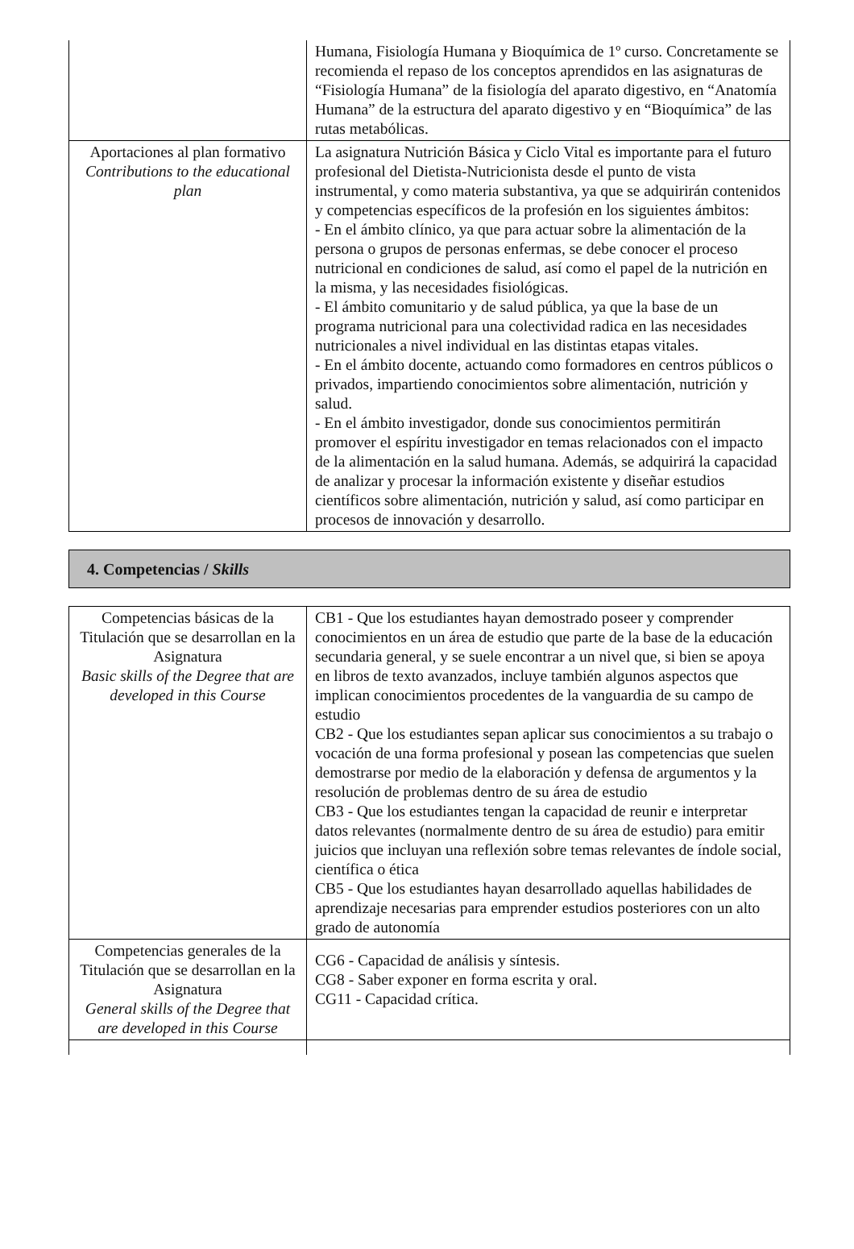| | Humana, Fisiología Humana y Bioquímica de 1º curso. Concretamente se recomienda el repaso de los conceptos aprendidos en las asignaturas de “Fisiología Humana” de la fisiología del aparato digestivo, en “Anatomía Humana” de la estructura del aparato digestivo y en “Bioquímica” de las rutas metabólicas. |
| Aportaciones al plan formativo Contributions to the educational plan | La asignatura Nutrición Básica y Ciclo Vital es importante para el futuro profesional del Dietista-Nutricionista desde el punto de vista instrumental, y como materia substantiva, ya que se adquirirán contenidos y competencias específicos de la profesión en los siguientes ámbitos: - En el ámbito clínico, ya que para actuar sobre la alimentación de la persona o grupos de personas enfermas, se debe conocer el proceso nutricional en condiciones de salud, así como el papel de la nutrición en la misma, y las necesidades fisiológicas. - El ámbito comunitario y de salud pública, ya que la base de un programa nutricional para una colectividad radica en las necesidades nutricionales a nivel individual en las distintas etapas vitales. - En el ámbito docente, actuando como formadores en centros públicos o privados, impartiendo conocimientos sobre alimentación, nutrición y salud. - En el ámbito investigador, donde sus conocimientos permitirán promover el espíritu investigador en temas relacionados con el impacto de la alimentación en la salud humana. Además, se adquirirá la capacidad de analizar y procesar la información existente y diseñar estudios científicos sobre alimentación, nutrición y salud, así como participar en procesos de innovación y desarrollo. |
4. Competencias / Skills
| Competencias básicas de la Titulación que se desarrollan en la Asignatura Basic skills of the Degree that are developed in this Course | CB1 - Que los estudiantes hayan demostrado poseer y comprender conocimientos en un área de estudio que parte de la base de la educación secundaria general, y se suele encontrar a un nivel que, si bien se apoya en libros de texto avanzados, incluye también algunos aspectos que implican conocimientos procedentes de la vanguardia de su campo de estudio CB2 - Que los estudiantes sepan aplicar sus conocimientos a su trabajo o vocación de una forma profesional y posean las competencias que suelen demostrarse por medio de la elaboración y defensa de argumentos y la resolución de problemas dentro de su área de estudio CB3 - Que los estudiantes tengan la capacidad de reunir e interpretar datos relevantes (normalmente dentro de su área de estudio) para emitir juicios que incluyan una reflexión sobre temas relevantes de índole social, científica o ética CB5 - Que los estudiantes hayan desarrollado aquellas habilidades de aprendizaje necesarias para emprender estudios posteriores con un alto grado de autonomía |
| Competencias generales de la Titulación que se desarrollan en la Asignatura General skills of the Degree that are developed in this Course | CG6 - Capacidad de análisis y síntesis. CG8 - Saber exponer en forma escrita y oral. CG11 - Capacidad crítica. |